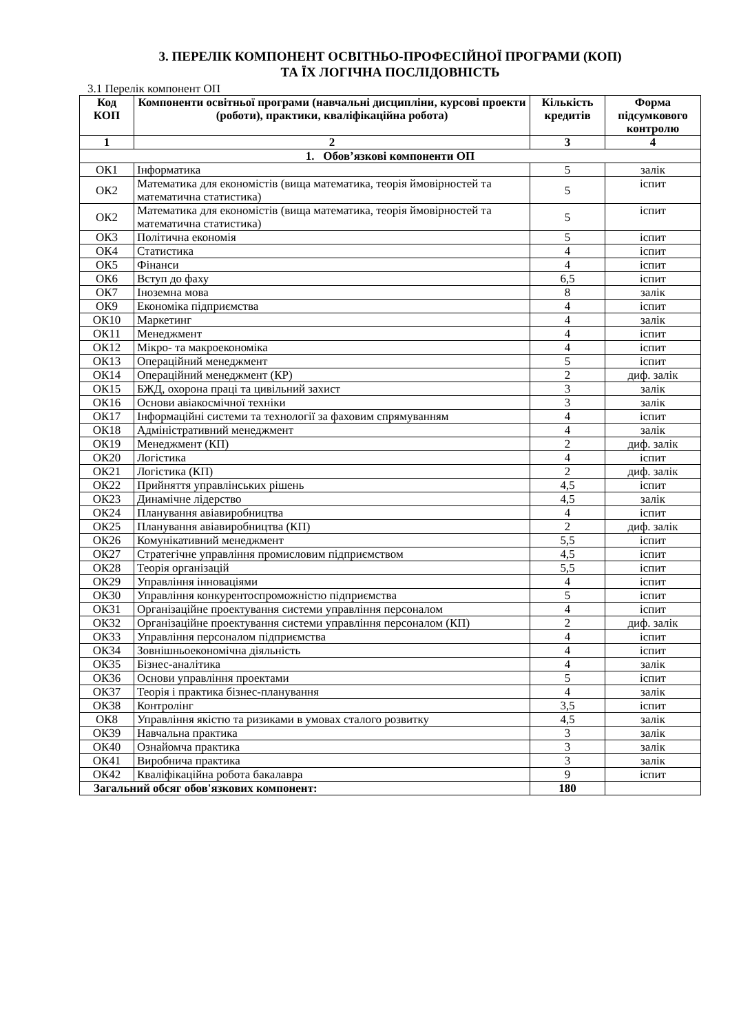3. ПЕРЕЛІК КОМПОНЕНТ ОСВІТНЬО-ПРОФЕСІЙНОЇ ПРОГРАМИ (КОП)
ТА ЇХ ЛОГІЧНА ПОСЛІДОВНІСТЬ
3.1 Перелік компонент ОП
| Код КОП | Компоненти освітньої програми (навчальні дисципліни, курсові проекти (роботи), практики, кваліфікаційна робота) | Кількість кредитів | Форма підсумкового контролю |
| --- | --- | --- | --- |
| 1 | 2 | 3 | 4 |
| 1. Обов’язкові компоненти ОП | | | |
| ОК1 | Інформатика | 5 | залік |
| ОК2 | Математика для економістів (вища математика, теорія ймовірностей та математична статистика) | 5 | іспит |
| ОК2 | Математика для економістів (вища математика, теорія ймовірностей та математична статистика) | 5 | іспит |
| ОК3 | Політична економія | 5 | іспит |
| ОК4 | Статистика | 4 | іспит |
| ОК5 | Фінанси | 4 | іспит |
| ОК6 | Вступ до фаху | 6,5 | іспит |
| ОК7 | Іноземна мова | 8 | залік |
| ОК9 | Економіка підприємства | 4 | іспит |
| ОК10 | Маркетинг | 4 | залік |
| ОК11 | Менеджмент | 4 | іспит |
| ОК12 | Мікро- та макроекономіка | 4 | іспит |
| ОК13 | Операційний менеджмент | 5 | іспит |
| ОК14 | Операційний менеджмент (КР) | 2 | диф. залік |
| ОК15 | БЖД, охорона праці та цивільний захист | 3 | залік |
| ОК16 | Основи авіакосмічної техніки | 3 | залік |
| ОК17 | Інформаційні системи та технології за фаховим спрямуванням | 4 | іспит |
| ОК18 | Адміністративний менеджмент | 4 | залік |
| ОК19 | Менеджмент (КП) | 2 | диф. залік |
| ОК20 | Логістика | 4 | іспит |
| ОК21 | Логістика (КП) | 2 | диф. залік |
| ОК22 | Прийняття управлінських рішень | 4,5 | іспит |
| ОК23 | Динамічне лідерство | 4,5 | залік |
| ОК24 | Планування авіавиробництва | 4 | іспит |
| ОК25 | Планування авіавиробництва (КП) | 2 | диф. залік |
| ОК26 | Комунікативний менеджмент | 5,5 | іспит |
| ОК27 | Стратегічне управління промисловим підприємством | 4,5 | іспит |
| ОК28 | Теорія організацій | 5,5 | іспит |
| ОК29 | Управління інноваціями | 4 | іспит |
| ОК30 | Управління конкурентоспроможністю підприємства | 5 | іспит |
| ОК31 | Організаційне проектування системи управління персоналом | 4 | іспит |
| ОК32 | Організаційне проектування системи управління персоналом (КП) | 2 | диф. залік |
| ОК33 | Управління персоналом підприємства | 4 | іспит |
| ОК34 | Зовнішньоекономічна діяльність | 4 | іспит |
| ОК35 | Бізнес-аналітика | 4 | залік |
| ОК36 | Основи управління проектами | 5 | іспит |
| ОК37 | Теорія і практика бізнес-планування | 4 | залік |
| ОК38 | Контролінг | 3,5 | іспит |
| ОК8 | Управління якістю та ризиками в умовах сталого розвитку | 4,5 | залік |
| ОК39 | Навчальна практика | 3 | залік |
| ОК40 | Ознайомча практика | 3 | залік |
| ОК41 | Виробнича практика | 3 | залік |
| ОК42 | Кваліфікаційна робота бакалавра | 9 | іспит |
| Загальний обсяг обов'язкових компонент: | | 180 | |